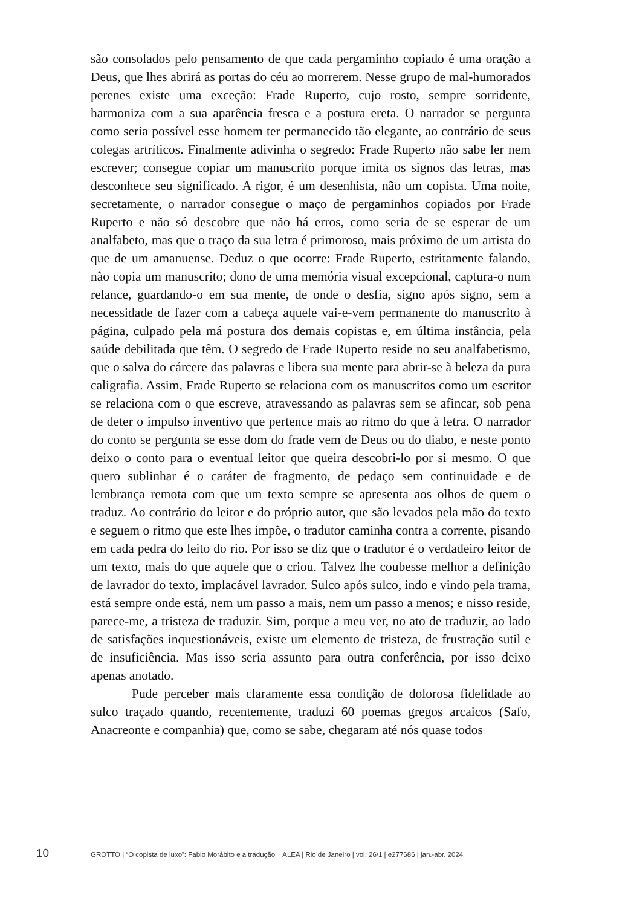são consolados pelo pensamento de que cada pergaminho copiado é uma oração a Deus, que lhes abrirá as portas do céu ao morrerem. Nesse grupo de mal-humorados perenes existe uma exceção: Frade Ruperto, cujo rosto, sempre sorridente, harmoniza com a sua aparência fresca e a postura ereta. O narrador se pergunta como seria possível esse homem ter permanecido tão elegante, ao contrário de seus colegas artríticos. Finalmente adivinha o segredo: Frade Ruperto não sabe ler nem escrever; consegue copiar um manuscrito porque imita os signos das letras, mas desconhece seu significado. A rigor, é um desenhista, não um copista. Uma noite, secretamente, o narrador consegue o maço de pergaminhos copiados por Frade Ruperto e não só descobre que não há erros, como seria de se esperar de um analfabeto, mas que o traço da sua letra é primoroso, mais próximo de um artista do que de um amanuense. Deduz o que ocorre: Frade Ruperto, estritamente falando, não copia um manuscrito; dono de uma memória visual excepcional, captura-o num relance, guardando-o em sua mente, de onde o desfia, signo após signo, sem a necessidade de fazer com a cabeça aquele vai-e-vem permanente do manuscrito à página, culpado pela má postura dos demais copistas e, em última instância, pela saúde debilitada que têm. O segredo de Frade Ruperto reside no seu analfabetismo, que o salva do cárcere das palavras e libera sua mente para abrir-se à beleza da pura caligrafia. Assim, Frade Ruperto se relaciona com os manuscritos como um escritor se relaciona com o que escreve, atravessando as palavras sem se afincar, sob pena de deter o impulso inventivo que pertence mais ao ritmo do que à letra. O narrador do conto se pergunta se esse dom do frade vem de Deus ou do diabo, e neste ponto deixo o conto para o eventual leitor que queira descobri-lo por si mesmo. O que quero sublinhar é o caráter de fragmento, de pedaço sem continuidade e de lembrança remota com que um texto sempre se apresenta aos olhos de quem o traduz. Ao contrário do leitor e do próprio autor, que são levados pela mão do texto e seguem o ritmo que este lhes impõe, o tradutor caminha contra a corrente, pisando em cada pedra do leito do rio. Por isso se diz que o tradutor é o verdadeiro leitor de um texto, mais do que aquele que o criou. Talvez lhe coubesse melhor a definição de lavrador do texto, implacável lavrador. Sulco após sulco, indo e vindo pela trama, está sempre onde está, nem um passo a mais, nem um passo a menos; e nisso reside, parece-me, a tristeza de traduzir. Sim, porque a meu ver, no ato de traduzir, ao lado de satisfações inquestionáveis, existe um elemento de tristeza, de frustração sutil e de insuficiência. Mas isso seria assunto para outra conferência, por isso deixo apenas anotado.
Pude perceber mais claramente essa condição de dolorosa fidelidade ao sulco traçado quando, recentemente, traduzi 60 poemas gregos arcaicos (Safo, Anacreonte e companhia) que, como se sabe, chegaram até nós quase todos
10 GROTTO | “O copista de luxo”: Fabio Morábito e a tradução ALEA | Rio de Janeiro | vol. 26/1 | e277686 | jan.-abr. 2024